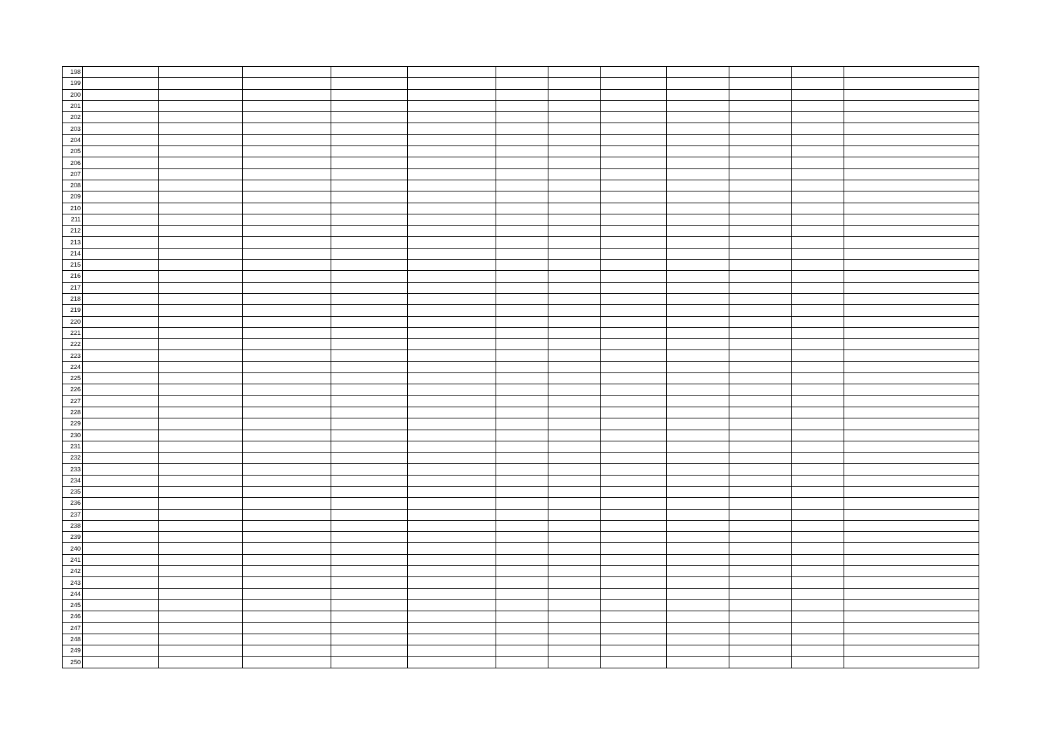| 198 | | | | | | | | | | | | |
| 199 | | | | | | | | | | | | |
| 200 | | | | | | | | | | | | |
| 201 | | | | | | | | | | | | |
| 202 | | | | | | | | | | | | |
| 203 | | | | | | | | | | | | |
| 204 | | | | | | | | | | | | |
| 205 | | | | | | | | | | | | |
| 206 | | | | | | | | | | | | |
| 207 | | | | | | | | | | | | |
| 208 | | | | | | | | | | | | |
| 209 | | | | | | | | | | | | |
| 210 | | | | | | | | | | | | |
| 211 | | | | | | | | | | | | |
| 212 | | | | | | | | | | | | |
| 213 | | | | | | | | | | | | |
| 214 | | | | | | | | | | | | |
| 215 | | | | | | | | | | | | |
| 216 | | | | | | | | | | | | |
| 217 | | | | | | | | | | | | |
| 218 | | | | | | | | | | | | |
| 219 | | | | | | | | | | | | |
| 220 | | | | | | | | | | | | |
| 221 | | | | | | | | | | | | |
| 222 | | | | | | | | | | | | |
| 223 | | | | | | | | | | | | |
| 224 | | | | | | | | | | | | |
| 225 | | | | | | | | | | | | |
| 226 | | | | | | | | | | | | |
| 227 | | | | | | | | | | | | |
| 228 | | | | | | | | | | | | |
| 229 | | | | | | | | | | | | |
| 230 | | | | | | | | | | | | |
| 231 | | | | | | | | | | | | |
| 232 | | | | | | | | | | | | |
| 233 | | | | | | | | | | | | |
| 234 | | | | | | | | | | | | |
| 235 | | | | | | | | | | | | |
| 236 | | | | | | | | | | | | |
| 237 | | | | | | | | | | | | |
| 238 | | | | | | | | | | | | |
| 239 | | | | | | | | | | | | |
| 240 | | | | | | | | | | | | |
| 241 | | | | | | | | | | | | |
| 242 | | | | | | | | | | | | |
| 243 | | | | | | | | | | | | |
| 244 | | | | | | | | | | | | |
| 245 | | | | | | | | | | | | |
| 246 | | | | | | | | | | | | |
| 247 | | | | | | | | | | | | |
| 248 | | | | | | | | | | | | |
| 249 | | | | | | | | | | | | |
| 250 | | | | | | | | | | | | |